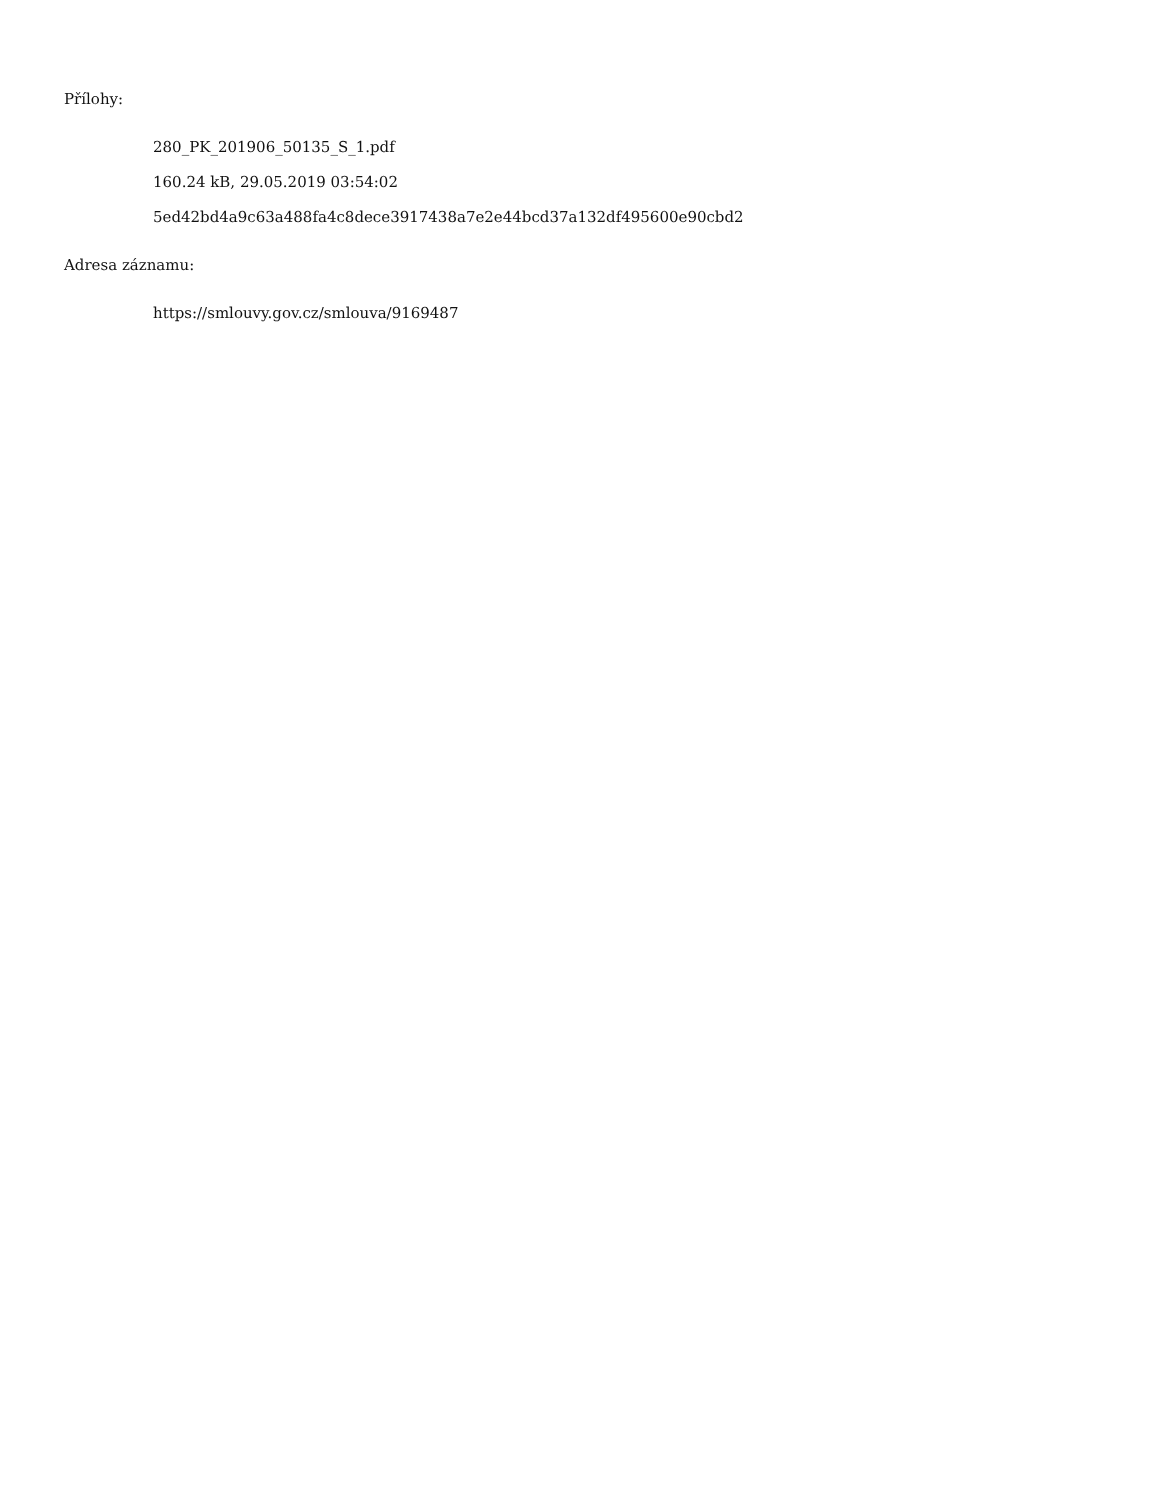Přílohy:
280_PK_201906_50135_S_1.pdf
160.24 kB, 29.05.2019 03:54:02
5ed42bd4a9c63a488fa4c8dece3917438a7e2e44bcd37a132df495600e90cbd2
Adresa záznamu:
https://smlouvy.gov.cz/smlouva/9169487